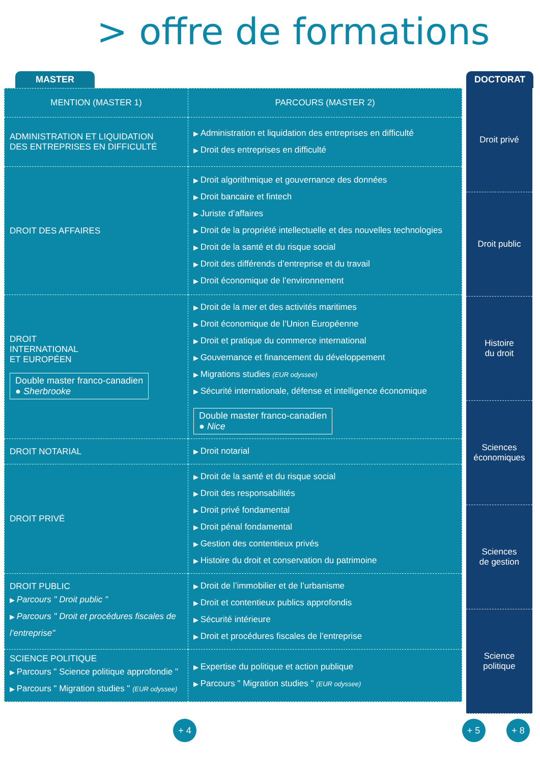> offre de formations
MASTER
| MENTION (MASTER 1) | PARCOURS (MASTER 2) |
| --- | --- |
| ADMINISTRATION ET LIQUIDATION DES ENTREPRISES EN DIFFICULTÉ | Administration et liquidation des entreprises en difficulté Droit des entreprises en difficulté |
| DROIT DES AFFAIRES | Droit algorithmique et gouvernance des données Droit bancaire et fintech Juriste d’affaires Droit de la propriété intellectuelle et des nouvelles technologies Droit de la santé et du risque social Droit des différends d’entreprise et du travail Droit économique de l’environnement |
| DROIT INTERNATIONAL ET EUROPÉEN Double master franco-canadien ● Sherbrooke | Droit de la mer et des activités maritimes Droit économique de l’Union Européenne Droit et pratique du commerce international Gouvernance et financement du développement Migrations studies (EUR odyssee) Sécurité internationale, défense et intelligence économique Double master franco-canadien ● Nice |
| DROIT NOTARIAL | Droit notarial |
| DROIT PRIVÉ | Droit de la santé et du risque social Droit des responsabilités Droit privé fondamental Droit pénal fondamental Gestion des contentieux privés Histoire du droit et conservation du patrimoine |
| DROIT PUBLIC Parcours " Droit public " Parcours " Droit et procédures fiscales de l’entreprise" | Droit de l’immobilier et de l’urbanisme Droit et contentieux publics approfondis Sécurité intérieure Droit et procédures fiscales de l’entreprise |
| SCIENCE POLITIQUE Parcours " Science politique approfondie " Parcours " Migration studies " (EUR odyssee) | Expertise du politique et action publique Parcours " Migration studies " (EUR odyssee) |
DOCTORAT
Droit privé
Droit public
Histoire
du droit
Sciences
économiques
Sciences
de gestion
Science
politique
+ 4 + 5 + 8